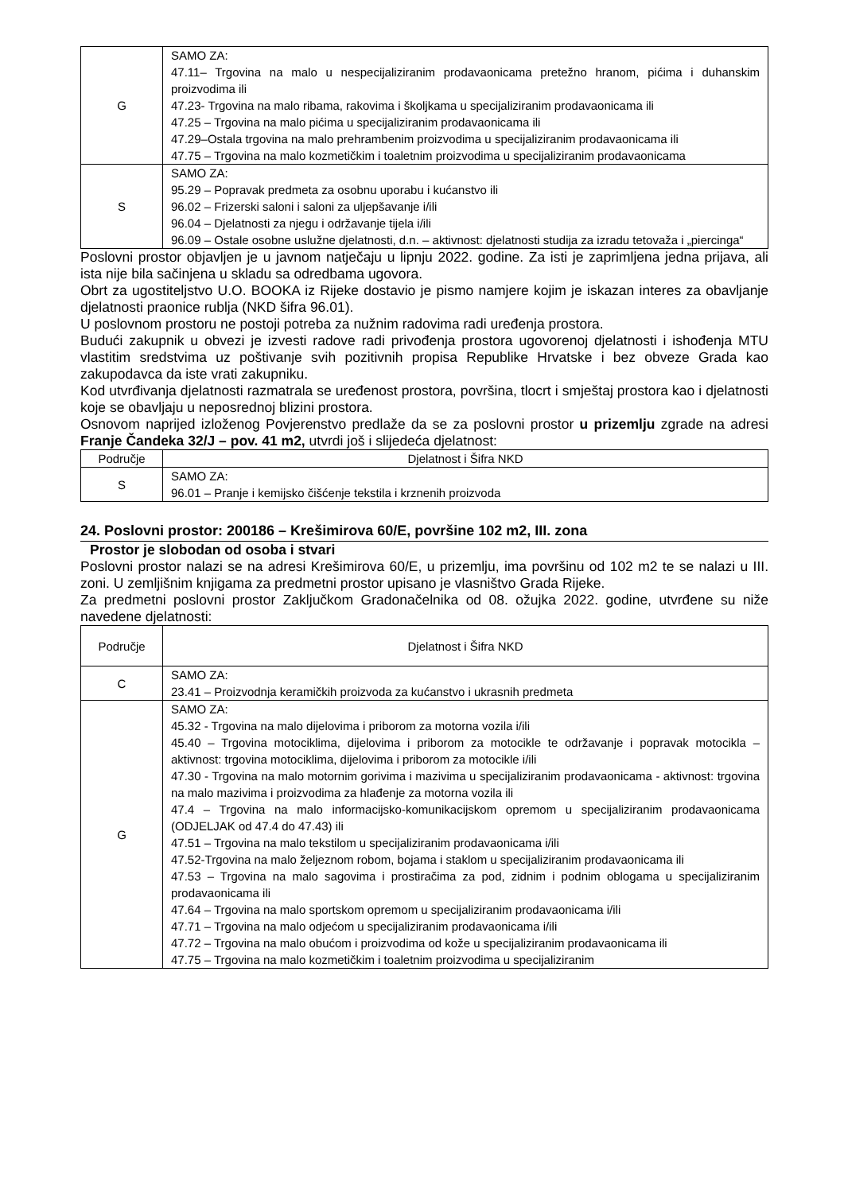| G | SAMO ZA: 47.11– Trgovina na malo u nespecijaliziranim prodavaonicama pretežno hranom, pićima i duhanskim proizvodima ili 47.23- Trgovina na malo ribama, rakovima i školjkama u specijaliziranim prodavaonicama ili 47.25 – Trgovina na malo pićima u specijaliziranim prodavaonicama ili 47.29–Ostala trgovina na malo prehrambenim proizvodima u specijaliziranim prodavaonicama ili 47.75 – Trgovina na malo kozmetičkim i toaletnim proizvodima u specijaliziranim prodavaonicama |
| S | SAMO ZA: 95.29 – Popravak predmeta za osobnu uporabu i kućanstvo ili 96.02 – Frizerski saloni i saloni za uljepšavanje i/ili 96.04 – Djelatnosti za njegu i održavanje tijela i/ili 96.09 – Ostale osobne uslužne djelatnosti, d.n. – aktivnost: djelatnosti studija za izradu tetovaža i „piercinga“ |
Poslovni prostor objavljen je u javnom natječaju u lipnju 2022. godine. Za isti je zaprimljena jedna prijava, ali ista nije bila sačinjena u skladu sa odredbama ugovora.
Obrt za ugostiteljstvo U.O. BOOKA iz Rijeke dostavio je pismo namjere kojim je iskazan interes za obavljanje djelatnosti praonice rublja (NKD šifra 96.01).
U poslovnom prostoru ne postoji potreba za nužnim radovima radi uređenja prostora.
Budući zakupnik u obvezi je izvesti radove radi privođenja prostora ugovorenoj djelatnosti i ishođenja MTU vlastitim sredstvima uz poštivanje svih pozitivnih propisa Republike Hrvatske i bez obveze Grada kao zakupodavca da iste vrati zakupniku.
Kod utvrđivanja djelatnosti razmatrala se uređenost prostora, površina, tlocrt i smještaj prostora kao i djelatnosti koje se obavljaju u neposrednoj blizini prostora.
Osnovom naprijed izloženog Povjerenstvo predlaže da se za poslovni prostor u prizemlju zgrade na adresi Franje Čandeka 32/J – pov. 41 m2, utvrdi još i slijedeća djelatnost:
| Područje | Djelatnost i Šifra NKD |
| --- | --- |
| S | SAMO ZA: 96.01 – Pranje i kemijsko čišćenje tekstila i krznenih proizvoda |
24. Poslovni prostor: 200186 – Krešimirova 60/E, površine 102 m2, III. zona
Prostor je slobodan od osoba i stvari
Poslovni prostor nalazi se na adresi Krešimirova 60/E, u prizemlju, ima površinu od 102 m2 te se nalazi u III. zoni. U zemljišnim knjigama za predmetni prostor upisano je vlasništvo Grada Rijeke.
Za predmetni poslovni prostor Zaključkom Gradonačelnika od 08. ožujka 2022. godine, utvrđene su niže navedene djelatnosti:
| Područje | Djelatnost i Šifra NKD |
| --- | --- |
| C | SAMO ZA: 23.41 – Proizvodnja keramičkih proizvoda za kućanstvo i ukrasnih predmeta |
| G | SAMO ZA: 45.32 - Trgovina na malo dijelovima i priborom za motorna vozila i/ili 45.40 – Trgovina motociklima, dijelovima i priborom za motocikle te održavanje i popravak motocikla – aktivnost: trgovina motociklima, dijelovima i priborom za motocikle i/ili 47.30 - Trgovina na malo motornim gorivima i mazivima u specijaliziranim prodavaonicama - aktivnost: trgovina na malo mazivima i proizvodima za hlađenje za motorna vozila ili 47.4 – Trgovina na malo informacijsko-komunikacijskom opremom u specijaliziranim prodavaonicama (ODJELJAK od 47.4 do 47.43) ili 47.51 – Trgovina na malo tekstilom u specijaliziranim prodavaonicama i/ili 47.52-Trgovina na malo željeznom robom, bojama i staklom u specijaliziranim prodavaonicama ili 47.53 – Trgovina na malo sagovima i prostiračima za pod, zidnim i podnim oblogama u specijaliziranim prodavaonicama ili 47.64 – Trgovina na malo sportskom opremom u specijaliziranim prodavaonicama i/ili 47.71 – Trgovina na malo odjećom u specijaliziranim prodavaonicama i/ili 47.72 – Trgovina na malo obućom i proizvodima od kože u specijaliziranim prodavaonicama ili 47.75 – Trgovina na malo kozmetičkim i toaletnim proizvodima u specijaliziranim |